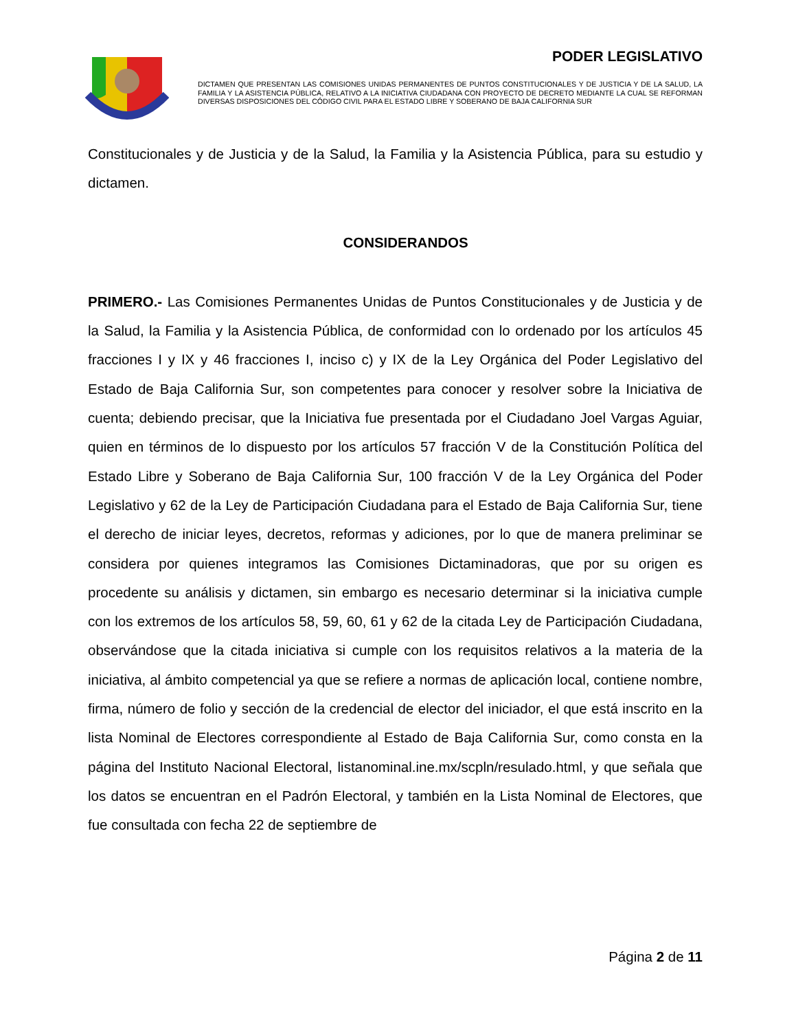PODER LEGISLATIVO
DICTAMEN QUE PRESENTAN LAS COMISIONES UNIDAS PERMANENTES DE PUNTOS CONSTITUCIONALES Y DE JUSTICIA Y DE LA SALUD, LA FAMILIA Y LA ASISTENCIA PÚBLICA, RELATIVO A LA INICIATIVA CIUDADANA CON PROYECTO DE DECRETO MEDIANTE LA CUAL SE REFORMAN DIVERSAS DISPOSICIONES DEL CÓDIGO CIVIL PARA EL ESTADO LIBRE Y SOBERANO DE BAJA CALIFORNIA SUR
Constitucionales y de Justicia y de la Salud, la Familia y la Asistencia Pública, para su estudio y dictamen.
CONSIDERANDOS
PRIMERO.- Las Comisiones Permanentes Unidas de Puntos Constitucionales y de Justicia y de la Salud, la Familia y la Asistencia Pública, de conformidad con lo ordenado por los artículos 45 fracciones I y IX y 46 fracciones I, inciso c) y IX de la Ley Orgánica del Poder Legislativo del Estado de Baja California Sur, son competentes para conocer y resolver sobre la Iniciativa de cuenta; debiendo precisar, que la Iniciativa fue presentada por el Ciudadano Joel Vargas Aguiar, quien en términos de lo dispuesto por los artículos 57 fracción V de la Constitución Política del Estado Libre y Soberano de Baja California Sur, 100 fracción V de la Ley Orgánica del Poder Legislativo y 62 de la Ley de Participación Ciudadana para el Estado de Baja California Sur, tiene el derecho de iniciar leyes, decretos, reformas y adiciones, por lo que de manera preliminar se considera por quienes integramos las Comisiones Dictaminadoras, que por su origen es procedente su análisis y dictamen, sin embargo es necesario determinar si la iniciativa cumple con los extremos de los artículos 58, 59, 60, 61 y 62 de la citada Ley de Participación Ciudadana, observándose que la citada iniciativa si cumple con los requisitos relativos a la materia de la iniciativa, al ámbito competencial ya que se refiere a normas de aplicación local, contiene nombre, firma, número de folio y sección de la credencial de elector del iniciador, el que está inscrito en la lista Nominal de Electores correspondiente al Estado de Baja California Sur, como consta en la página del Instituto Nacional Electoral, listanominal.ine.mx/scpln/resulado.html, y que señala que los datos se encuentran en el Padrón Electoral, y también en la Lista Nominal de Electores, que fue consultada con fecha 22 de septiembre de
Página 2 de 11